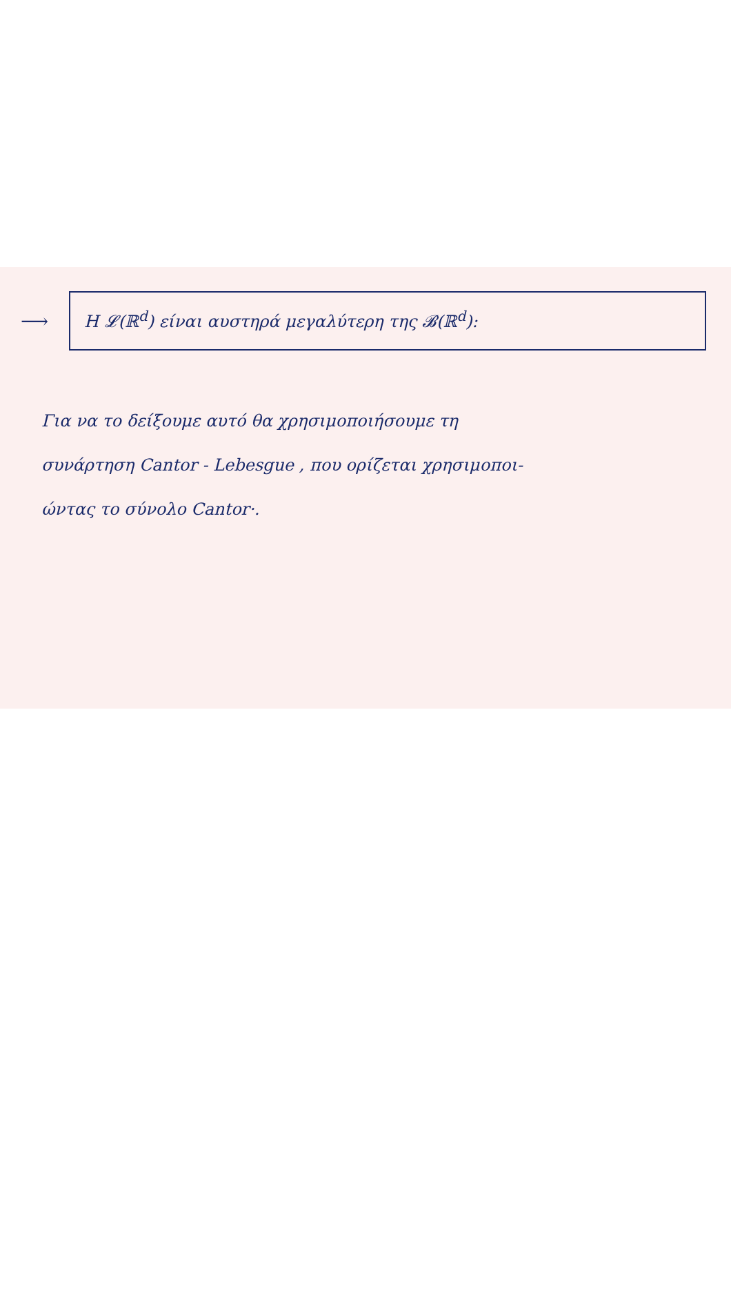⟶
Η 𝓛(ℝ<sup>d</sup>) είναι αυστηρά μεγαλύτερη της 𝓑(ℝ<sup>d</sup>):
Για να το δείξουμε αυτό θα χρησιμοποιήσουμε τη
συνάρτηση Cantor - Lebesgue , που ορίζεται χρησιμοποι-
ώντας το σύνολο Cantor·.